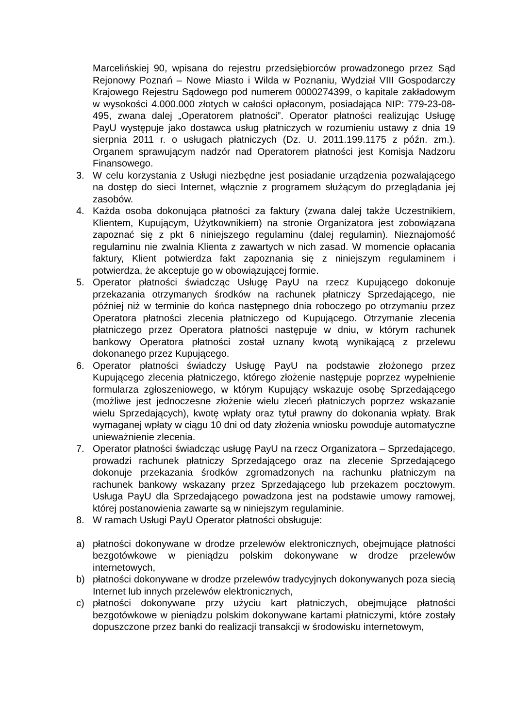Marcelińskiej 90, wpisana do rejestru przedsiębiorców prowadzonego przez Sąd Rejonowy Poznań – Nowe Miasto i Wilda w Poznaniu, Wydział VIII Gospodarczy Krajowego Rejestru Sądowego pod numerem 0000274399, o kapitale zakładowym w wysokości 4.000.000 złotych w całości opłaconym, posiadająca NIP: 779-23-08-495, zwana dalej „Operatorem płatności”. Operator płatności realizując Usługę PayU występuje jako dostawca usług płatniczych w rozumieniu ustawy z dnia 19 sierpnia 2011 r. o usługach płatniczych (Dz. U. 2011.199.1175 z późn. zm.). Organem sprawującym nadzór nad Operatorem płatności jest Komisja Nadzoru Finansowego.
3. W celu korzystania z Usługi niezbędne jest posiadanie urządzenia pozwalającego na dostęp do sieci Internet, włącznie z programem służącym do przeglądania jej zasobów.
4. Każda osoba dokonująca płatności za faktury (zwana dalej także Uczestnikiem, Klientem, Kupującym, Użytkownikiem) na stronie Organizatora jest zobowiązana zapoznać się z pkt 6 niniejszego regulaminu (dalej regulamin). Nieznajomość regulaminu nie zwalnia Klienta z zawartych w nich zasad. W momencie opłacania faktury, Klient potwierdza fakt zapoznania się z niniejszym regulaminem i potwierdza, że akceptuje go w obowiązującej formie.
5. Operator płatności świadcząc Usługę PayU na rzecz Kupującego dokonuje przekazania otrzymanych środków na rachunek płatniczy Sprzedającego, nie później niż w terminie do końca następnego dnia roboczego po otrzymaniu przez Operatora płatności zlecenia płatniczego od Kupującego. Otrzymanie zlecenia płatniczego przez Operatora płatności następuje w dniu, w którym rachunek bankowy Operatora płatności został uznany kwotą wynikającą z przelewu dokonanego przez Kupującego.
6. Operator płatności świadczy Usługę PayU na podstawie złożonego przez Kupującego zlecenia płatniczego, którego złożenie następuje poprzez wypełnienie formularza zgłoszeniowego, w którym Kupujący wskazuje osobę Sprzedającego (możliwe jest jednoczesne złożenie wielu zleceń płatniczych poprzez wskazanie wielu Sprzedających), kwotę wpłaty oraz tytuł prawny do dokonania wpłaty. Brak wymaganej wpłaty w ciągu 10 dni od daty złożenia wniosku powoduje automatyczne unieważnienie zlecenia.
7. Operator płatności świadcząc usługę PayU na rzecz Organizatora – Sprzedającego, prowadzi rachunek płatniczy Sprzedającego oraz na zlecenie Sprzedającego dokonuje przekazania środków zgromadzonych na rachunku płatniczym na rachunek bankowy wskazany przez Sprzedającego lub przekazem pocztowym. Usługa PayU dla Sprzedającego powadzona jest na podstawie umowy ramowej, której postanowienia zawarte są w niniejszym regulaminie.
8. W ramach Usługi PayU Operator płatności obsługuje:
a) płatności dokonywane w drodze przelewów elektronicznych, obejmujące płatności bezgotówkowe w pieniądzu polskim dokonywane w drodze przelewów internetowych,
b) płatności dokonywane w drodze przelewów tradycyjnych dokonywanych poza siecią Internet lub innych przelewów elektronicznych,
c) płatności dokonywane przy użyciu kart płatniczych, obejmujące płatności bezgotówkowe w pieniądzu polskim dokonywane kartami płatniczymi, które zostały dopuszczone przez banki do realizacji transakcji w środowisku internetowym,